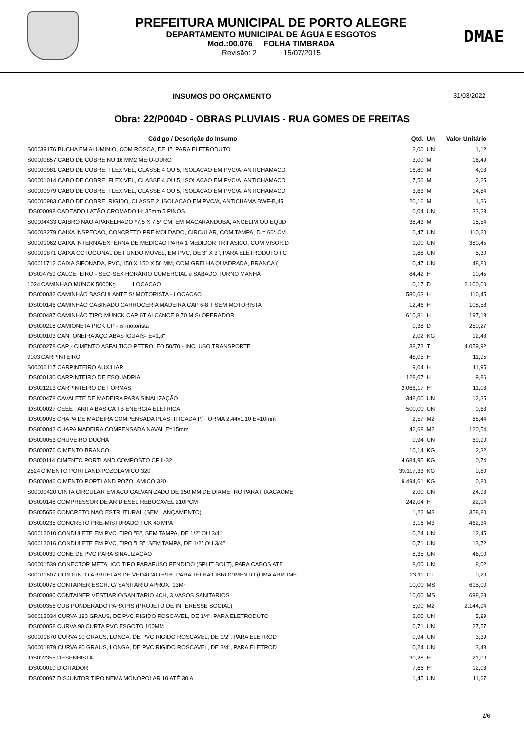PREFEITURA MUNICIPAL DE PORTO ALEGRE
DEPARTAMENTO MUNICIPAL DE ÁGUA E ESGOTOS
Mod.:00.076 FOLHA TIMBRADA
Revisão: 2 15/07/2015
DMAE
INSUMOS DO ORÇAMENTO 31/03/2022
Obra: 22/P004D - OBRAS PLUVIAIS - RUA GOMES DE FREITAS
| Código / Descrição do Insumo | Qtd. | Un | Valor Unitário |
| --- | --- | --- | --- |
| S00039176 BUCHA EM ALUMINIO, COM ROSCA, DE 1", PARA ELETRODUTO | 2,00 | UN | 1,12 |
| S00000857 CABO DE COBRE NU 16 MM2 MEIO-DURO | 3,00 | M | 16,49 |
| S00000981 CABO DE COBRE, FLEXIVEL, CLASSE 4 OU 5, ISOLACAO EM PVC/A, ANTICHAMACO | 16,80 | M | 4,03 |
| S00001014 CABO DE COBRE, FLEXIVEL, CLASSE 4 OU 5, ISOLACAO EM PVC/A, ANTICHAMACO | 7,56 | M | 2,25 |
| S00000979 CABO DE COBRE, FLEXIVEL, CLASSE 4 OU 5, ISOLACAO EM PVC/A, ANTICHAMACO | 3,63 | M | 14,84 |
| S00000983 CABO DE COBRE, RIGIDO, CLASSE 2, ISOLACAO EM PVC/A, ANTICHAMA BWF-B,45 | 20,16 | M | 1,36 |
| IDS000098 CADEADO LATÃO CROMADO H: 35mm 5 PINOS | 0,04 | UN | 33,23 |
| S00004433 CAIBRO NAO APARELHADO *7,5 X 7,5* CM, EM MACARANDUBA, ANGELIM OU EQUD | 38,43 | M | 15,54 |
| S00003279 CAIXA INSPECAO, CONCRETO PRE MOLDADO, CIRCULAR, COM TAMPA, D = 60* CM | 0,47 | UN | 110,20 |
| S00001062 CAIXA INTERNA/EXTERNA DE MEDICAO PARA 1 MEDIDOR TRIFASICO, COM VISOR,D | 1,00 | UN | 380,45 |
| S00001871 CAIXA OCTOGONAL DE FUNDO MOVEL, EM PVC, DE 3" X 3", PARA ELETRODUTO FC | 1,88 | UN | 5,30 |
| S00011712 CAIXA SIFONADA, PVC, 150 X 150 X 50 MM, COM GRELHA QUADRADA, BRANCA ( | 0,47 | UN | 48,80 |
| IDS004759 CALCETEIRO - SEG-SEX HORÁRIO COMERCIAL e SÁBADO TURNO MANHÃ | 84,42 | H | 10,45 |
| 1024 CAMINHAO MUNCK 5000Kg LOCACAO | 0,17 | D | 2.100,00 |
| IDS000032 CAMINHÃO BASCULANTE S/ MOTORISTA - LOCACAO | 580,63 | H | 116,45 |
| IDS000146 CAMINHÃO CABINADO CARROCERIA MADEIRA CAP 6-8 T SEM MOTORISTA | 12,46 | H | 108,58 |
| IDS000487 CAMINHÃO TIPO MUNCK CAP 6T ALCANCE 9,70 M S/ OPERADOR | 610,81 | H | 197,13 |
| IDS000218 CAMIONETA PICK UP - c/ motorista | 0,38 | D | 250,27 |
| IDS000103 CANTONEIRA AÇO ABAS IGUAIS- E=1,8" | 2,02 | KG | 12,43 |
| IDS000278 CAP - CIMENTO ASFALTICO PETROLEO 50/70 - INCLUSO TRANSPORTE | 38,73 | T | 4.059,92 |
| 9003 CARPINTEIRO | 48,05 | H | 11,95 |
| S00006117 CARPINTEIRO AUXILIAR | 9,04 | H | 11,95 |
| IDS000130 CARPINTEIRO DE ESQUADRIA | 128,07 | H | 9,86 |
| IDS001213 CARPINTEIRO DE FORMAS | 2.066,17 | H | 11,03 |
| IDS000478 CAVALETE DE MADEIRA PARA SINALIZAÇÃO | 348,00 | UN | 12,35 |
| IDS000027 CEEE TARIFA BASICA TB ENERGIA ELETRICA | 500,00 | UN | 0,63 |
| IDS000095 CHAPA DE MADEIRA COMPENSADA PLASTIFICADA P/ FORMA 2,44x1,10 E=10mm | 2,57 | M2 | 68,44 |
| IDS000042 CHAPA MADEIRA COMPENSADA NAVAL E=15mm | 42,68 | M2 | 120,54 |
| IDS000053 CHUVEIRO DUCHA | 0,94 | UN | 69,90 |
| IDS000076 CIMENTO BRANCO | 10,14 | KG | 2,32 |
| IDS000114 CIMENTO PORTLAND COMPOSTO CP II-32 | 4.684,95 | KG | 0,74 |
| 2524 CIMENTO PORTLAND POZOLAMICO 320 | 39.117,33 | KG | 0,80 |
| IDS000046 CIMENTO PORTLAND POZOLAMICO 320 | 9.494,61 | KG | 0,80 |
| S00000420 CINTA CIRCULAR EM ACO GALVANIZADO DE 150 MM DE DIAMETRO PARA FIXACAOME | 2,00 | UN | 24,93 |
| IDS000148 COMPRESSOR DE AR DIESEL REBOCAVEL 210PCM | 242,04 | H | 22,04 |
| IDS005652 CONCRETO NAO ESTRUTURAL (SEM LANÇAMENTO) | 1,22 | M3 | 358,80 |
| IDS000235 CONCRETO PRE-MISTURADO FCK 40 MPA | 3,16 | M3 | 462,34 |
| S00012010 CONDULETE EM PVC, TIPO "B", SEM TAMPA, DE 1/2" OU 3/4" | 0,24 | UN | 12,45 |
| S00012016 CONDULETE EM PVC, TIPO "LB", SEM TAMPA, DE 1/2" OU 3/4" | 0,71 | UN | 13,72 |
| IDS000039 CONE DE PVC PARA SINALIZAÇÃO | 8,35 | UN | 46,00 |
| S00001539 CONECTOR METALICO TIPO PARAFUSO FENDIDO (SPLIT BOLT), PARA CABOS ATE | 8,00 | UN | 8,02 |
| S00001607 CONJUNTO ARRUELAS DE VEDACAO 5/16" PARA TELHA FIBROCIMENTO (UMA ARRUME | 23,11 | CJ | 0,20 |
| IDS000078 CONTAINER ESCR. C/ SANITARIO APROX. 13M² | 10,00 | MS | 615,00 |
| IDS000080 CONTAINER VESTIARIO/SANITARIO 4CH, 3 VASOS SANITARIOS | 10,00 | MS | 698,28 |
| IDS000356 CUB PONDERADO PARA PIS (PROJETO DE INTERESSE SOCIAL) | 5,00 | M2 | 2.144,94 |
| S00012034 CURVA 180 GRAUS, DE PVC RIGIDO ROSCAVEL, DE 3/4", PARA ELETRODUTO | 2,00 | UN | 5,89 |
| IDS000058 CURVA 90 CURTA PVC ESGOTO 100MM | 0,71 | UN | 27,57 |
| S00001870 CURVA 90 GRAUS, LONGA, DE PVC RIGIDO ROSCAVEL, DE 1/2", PARA ELETROD | 0,94 | UN | 3,39 |
| S00001879 CURVA 90 GRAUS, LONGA, DE PVC RIGIDO ROSCAVEL, DE 3/4", PARA ELETROD | 0,24 | UN | 3,43 |
| IDS002355 DESENHISTA | 30,28 | H | 21,00 |
| IDS000010 DIGITADOR | 7,66 | H | 12,08 |
| IDS000097 DISJUNTOR TIPO NEMA MONOPOLAR 10 ATÉ 30 A | 1,45 | UN | 11,67 |
2/6